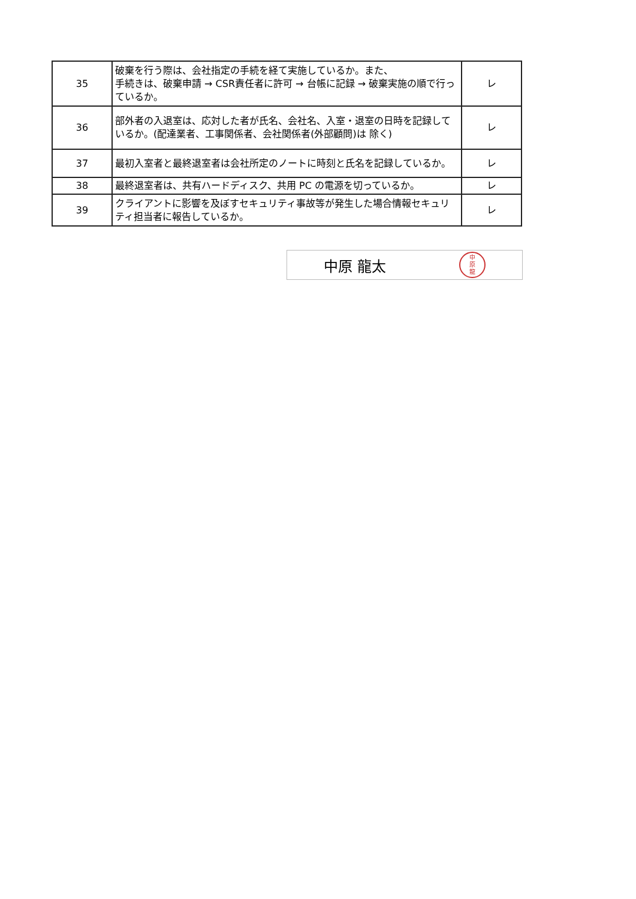| 35 | 破棄を行う際は、会社指定の手続を経て実施しているか。また、 手続きは、破棄申請 → CSR責任者に許可 → 台帳に記録 → 破棄実施の順で行っているか。 | レ |
| 36 | 部外者の入退室は、応対した者が氏名、会社名、入室・退室の日時を記録しているか。(配達業者、工事関係者、会社関係者(外部顧問)は 除く) | レ |
| 37 | 最初入室者と最終退室者は会社所定のノートに時刻と氏名を記録しているか。 | レ |
| 38 | 最終退室者は、共有ハードディスク、共用 PC の電源を切っているか。 | レ |
| 39 | クライアントに影響を及ぼすセキュリティ事故等が発生した場合情報セキュリティ担当者に報告しているか。 | レ |
中原 龍太
中
原
龍